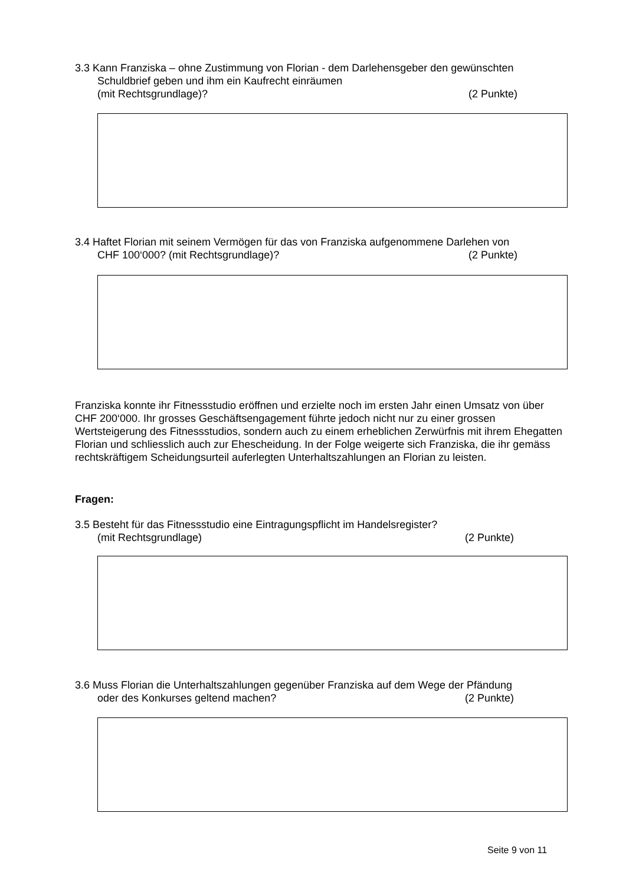3.3 Kann Franziska – ohne Zustimmung von Florian - dem Darlehensgeber den gewünschten
Schuldbrief geben und ihm ein Kaufrecht einräumen
(mit Rechtsgrundlage)? (2 Punkte)
3.4 Haftet Florian mit seinem Vermögen für das von Franziska aufgenommene Darlehen von
CHF 100‘000? (mit Rechtsgrundlage)? (2 Punkte)
Franziska konnte ihr Fitnessstudio eröffnen und erzielte noch im ersten Jahr einen Umsatz von über CHF 200‘000. Ihr grosses Geschäftsengagement führte jedoch nicht nur zu einer grossen Wertsteigerung des Fitnessstudios, sondern auch zu einem erheblichen Zerwürfnis mit ihrem Ehegatten Florian und schliesslich auch zur Ehescheidung. In der Folge weigerte sich Franziska, die ihr gemäss rechtskräftigem Scheidungsurteil auferlegten Unterhaltszahlungen an Florian zu leisten.
Fragen:
3.5 Besteht für das Fitnessstudio eine Eintragungspflicht im Handelsregister?
(mit Rechtsgrundlage) (2 Punkte)
3.6 Muss Florian die Unterhaltszahlungen gegenüber Franziska auf dem Wege der Pfändung
oder des Konkurses geltend machen? (2 Punkte)
Seite 9 von 11